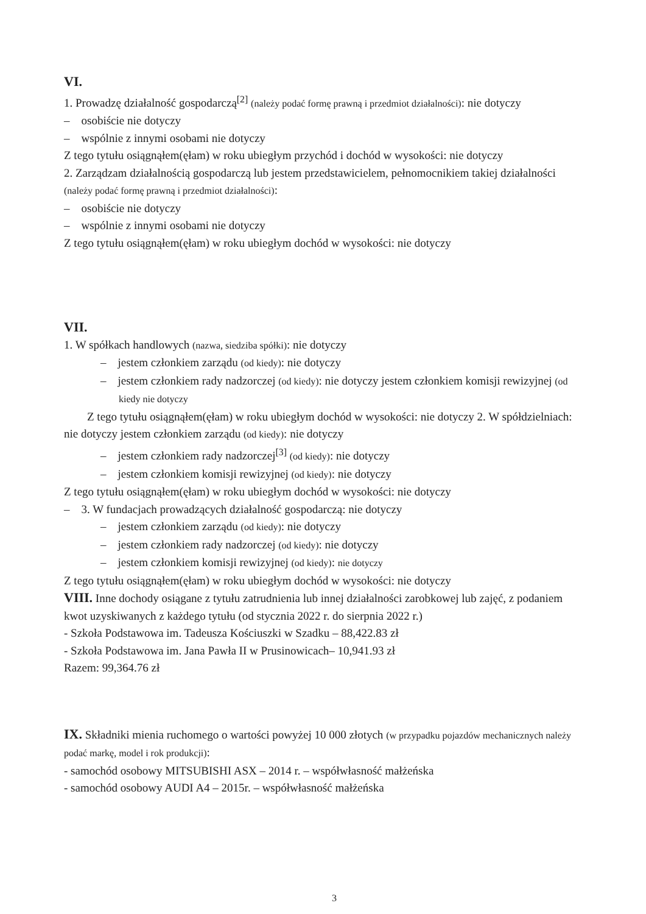VI.
1. Prowadzę działalność gospodarczą<sup>[2]</sup> (należy podać formę prawną i przedmiot działalności): nie dotyczy
– osobiście nie dotyczy
– wspólnie z innymi osobami nie dotyczy
Z tego tytułu osiągnąłem(ęłam) w roku ubiegłym przychód i dochód w wysokości: nie dotyczy
2. Zarządzam działalnością gospodarczą lub jestem przedstawicielem, pełnomocnikiem takiej działalności (należy podać formę prawną i przedmiot działalności):
– osobiście nie dotyczy
– wspólnie z innymi osobami nie dotyczy
Z tego tytułu osiągnąłem(ęłam) w roku ubiegłym dochód w wysokości: nie dotyczy
VII.
1. W spółkach handlowych (nazwa, siedziba spółki): nie dotyczy
– jestem członkiem zarządu (od kiedy): nie dotyczy
– jestem członkiem rady nadzorczej (od kiedy): nie dotyczy jestem członkiem komisji rewizyjnej (od kiedy nie dotyczy
Z tego tytułu osiągnąłem(ęłam) w roku ubiegłym dochód w wysokości: nie dotyczy 2. W spółdzielniach: nie dotyczy jestem członkiem zarządu (od kiedy): nie dotyczy
– jestem członkiem rady nadzorczej<sup>[3]</sup> (od kiedy): nie dotyczy
– jestem członkiem komisji rewizyjnej (od kiedy): nie dotyczy
Z tego tytułu osiągnąłem(ęłam) w roku ubiegłym dochód w wysokości: nie dotyczy
– 3. W fundacjach prowadzących działalność gospodarczą: nie dotyczy
– jestem członkiem zarządu (od kiedy): nie dotyczy
– jestem członkiem rady nadzorczej (od kiedy): nie dotyczy
– jestem członkiem komisji rewizyjnej (od kiedy): nie dotyczy
Z tego tytułu osiągnąłem(ęłam) w roku ubiegłym dochód w wysokości: nie dotyczy
VIII. Inne dochody osiągane z tytułu zatrudnienia lub innej działalności zarobkowej lub zajęć, z podaniem kwot uzyskiwanych z każdego tytułu (od stycznia 2022 r. do sierpnia 2022 r.)
- Szkoła Podstawowa im. Tadeusza Kościuszki w Szadku – 88,422.83 zł
- Szkoła Podstawowa im. Jana Pawła II w Prusinowicach– 10,941.93 zł
Razem: 99,364.76 zł
IX. Składniki mienia ruchomego o wartości powyżej 10 000 złotych (w przypadku pojazdów mechanicznych należy podać markę, model i rok produkcji):
- samochód osobowy MITSUBISHI ASX – 2014 r. – współwłasność małżeńska
- samochód osobowy AUDI A4 – 2015r. – współwłasność małżeńska
3